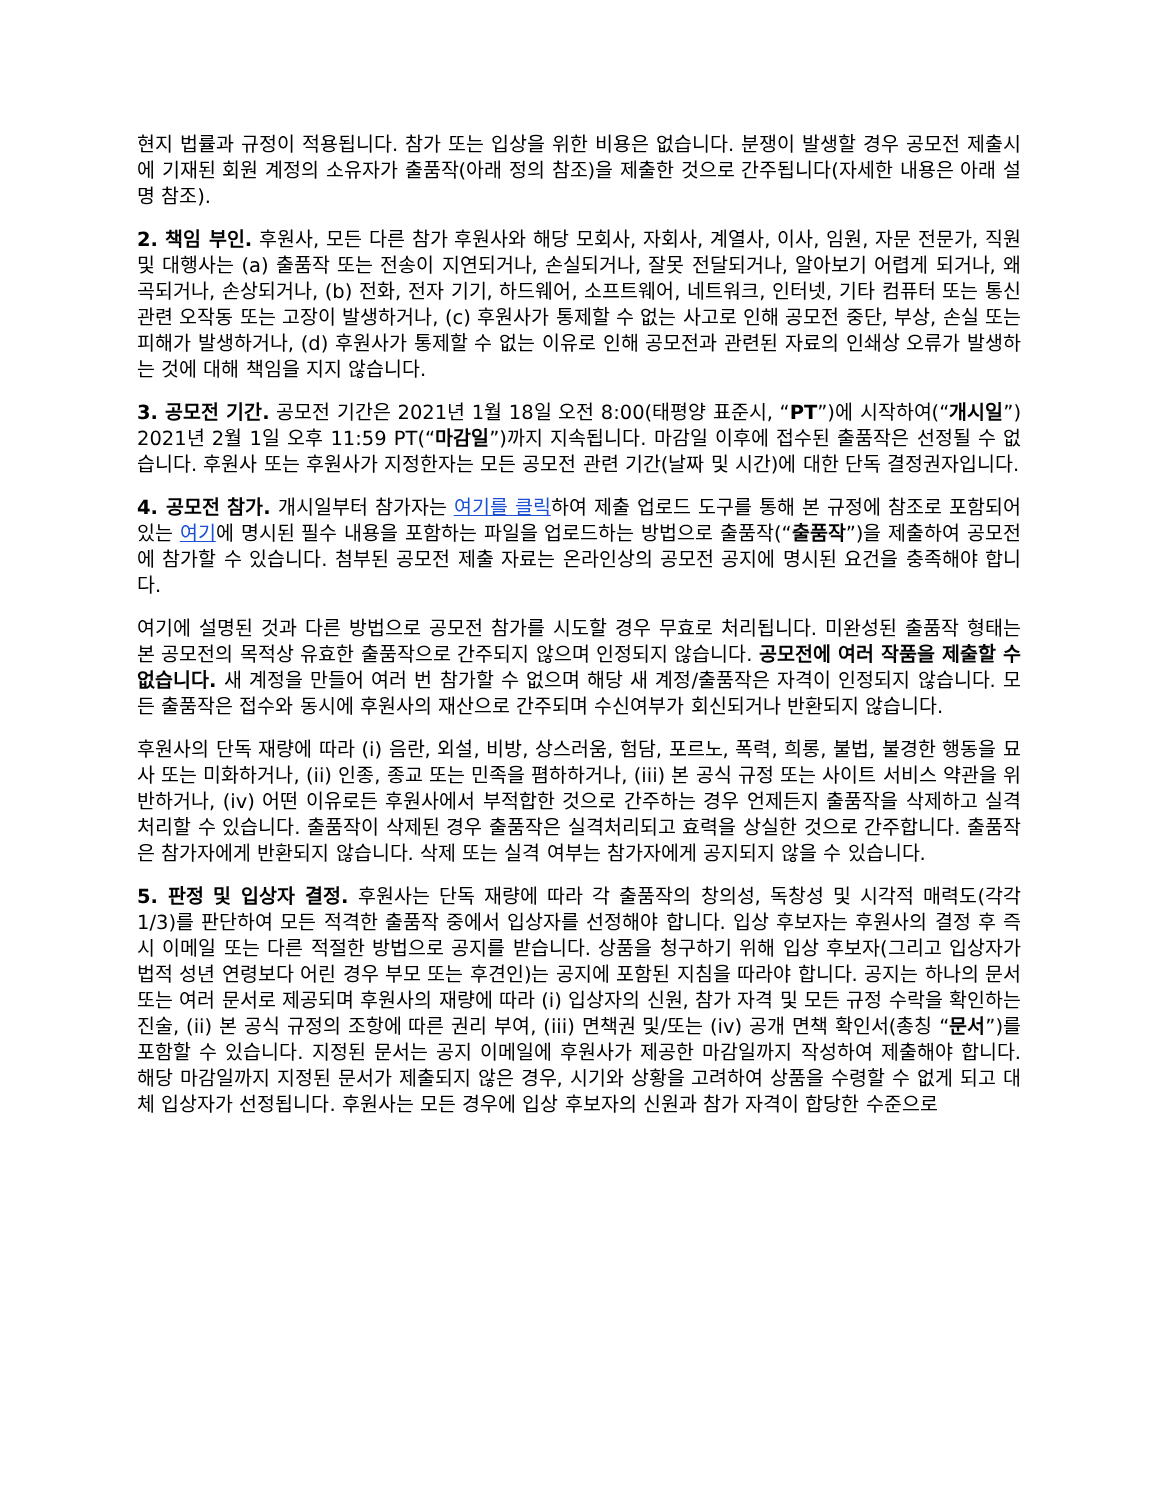현지 법률과 규정이 적용됩니다. 참가 또는 입상을 위한 비용은 없습니다. 분쟁이 발생할 경우 공모전 제출시에 기재된 회원 계정의 소유자가 출품작(아래 정의 참조)을 제출한 것으로 간주됩니다(자세한 내용은 아래 설명 참조).
2. 책임 부인. 후원사, 모든 다른 참가 후원사와 해당 모회사, 자회사, 계열사, 이사, 임원, 자문 전문가, 직원 및 대행사는 (a) 출품작 또는 전송이 지연되거나, 손실되거나, 잘못 전달되거나, 알아보기 어렵게 되거나, 왜곡되거나, 손상되거나, (b) 전화, 전자 기기, 하드웨어, 소프트웨어, 네트워크, 인터넷, 기타 컴퓨터 또는 통신 관련 오작동 또는 고장이 발생하거나, (c) 후원사가 통제할 수 없는 사고로 인해 공모전 중단, 부상, 손실 또는 피해가 발생하거나, (d) 후원사가 통제할 수 없는 이유로 인해 공모전과 관련된 자료의 인쇄상 오류가 발생하는 것에 대해 책임을 지지 않습니다.
3. 공모전 기간. 공모전 기간은 2021년 1월 18일 오전 8:00(태평양 표준시, “PT”)에 시작하여(“개시일”) 2021년 2월 1일 오후 11:59 PT(“마감일”)까지 지속됩니다. 마감일 이후에 접수된 출품작은 선정될 수 없습니다. 후원사 또는 후원사가 지정한자는 모든 공모전 관련 기간(날짜 및 시간)에 대한 단독 결정권자입니다.
4. 공모전 참가. 개시일부터 참가자는 여기를 클릭하여 제출 업로드 도구를 통해 본 규정에 참조로 포함되어 있는 여기에 명시된 필수 내용을 포함하는 파일을 업로드하는 방법으로 출품작(“출품작”)을 제출하여 공모전에 참가할 수 있습니다. 첨부된 공모전 제출 자료는 온라인상의 공모전 공지에 명시된 요건을 충족해야 합니다.
여기에 설명된 것과 다른 방법으로 공모전 참가를 시도할 경우 무효로 처리됩니다. 미완성된 출품작 형태는 본 공모전의 목적상 유효한 출품작으로 간주되지 않으며 인정되지 않습니다. 공모전에 여러 작품을 제출할 수 없습니다. 새 계정을 만들어 여러 번 참가할 수 없으며 해당 새 계정/출품작은 자격이 인정되지 않습니다. 모든 출품작은 접수와 동시에 후원사의 재산으로 간주되며 수신여부가 회신되거나 반환되지 않습니다.
후원사의 단독 재량에 따라 (i) 음란, 외설, 비방, 상스러움, 험담, 포르노, 폭력, 희롱, 불법, 불경한 행동을 묘사 또는 미화하거나, (ii) 인종, 종교 또는 민족을 폄하하거나, (iii) 본 공식 규정 또는 사이트 서비스 약관을 위반하거나, (iv) 어떤 이유로든 후원사에서 부적합한 것으로 간주하는 경우 언제든지 출품작을 삭제하고 실격 처리할 수 있습니다. 출품작이 삭제된 경우 출품작은 실격처리되고 효력을 상실한 것으로 간주합니다. 출품작은 참가자에게 반환되지 않습니다. 삭제 또는 실격 여부는 참가자에게 공지되지 않을 수 있습니다.
5. 판정 및 입상자 결정. 후원사는 단독 재량에 따라 각 출품작의 창의성, 독창성 및 시각적 매력도(각각 1/3)를 판단하여 모든 적격한 출품작 중에서 입상자를 선정해야 합니다. 입상 후보자는 후원사의 결정 후 즉시 이메일 또는 다른 적절한 방법으로 공지를 받습니다. 상품을 청구하기 위해 입상 후보자(그리고 입상자가 법적 성년 연령보다 어린 경우 부모 또는 후견인)는 공지에 포함된 지침을 따라야 합니다. 공지는 하나의 문서 또는 여러 문서로 제공되며 후원사의 재량에 따라 (i) 입상자의 신원, 참가 자격 및 모든 규정 수락을 확인하는 진술, (ii) 본 공식 규정의 조항에 따른 권리 부여, (iii) 면책권 및/또는 (iv) 공개 면책 확인서(총칭 “문서”)를 포함할 수 있습니다. 지정된 문서는 공지 이메일에 후원사가 제공한 마감일까지 작성하여 제출해야 합니다. 해당 마감일까지 지정된 문서가 제출되지 않은 경우, 시기와 상황을 고려하여 상품을 수령할 수 없게 되고 대체 입상자가 선정됩니다. 후원사는 모든 경우에 입상 후보자의 신원과 참가 자격이 합당한 수준으로